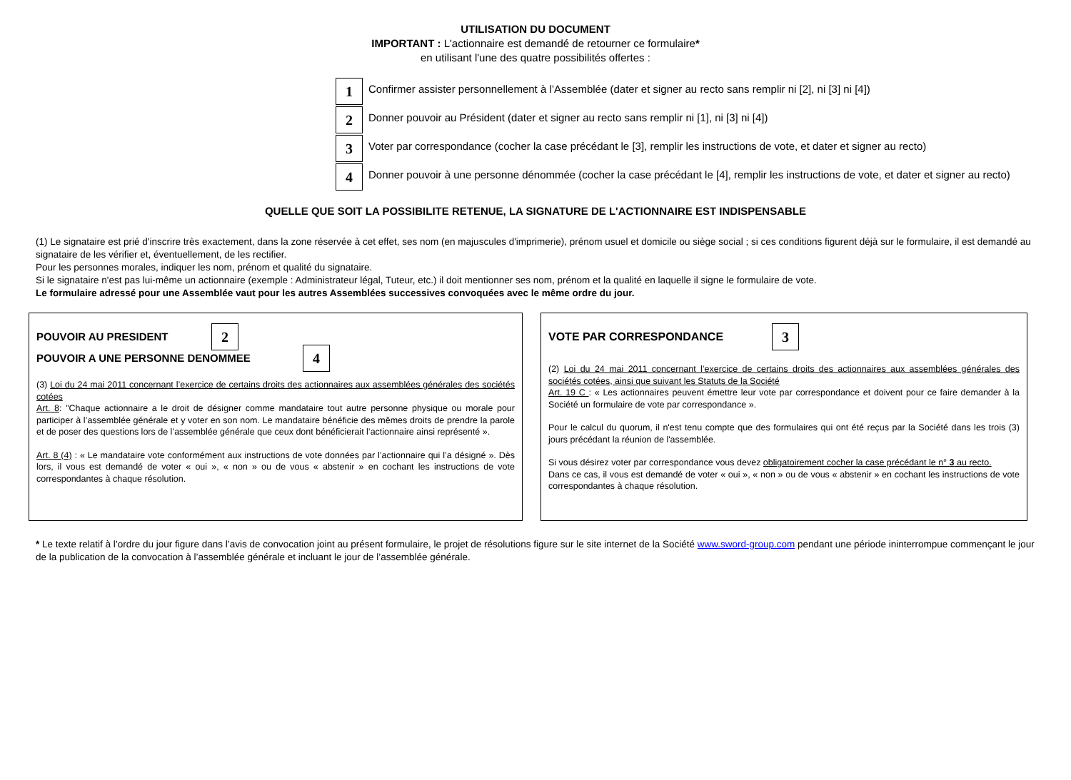UTILISATION DU DOCUMENT
IMPORTANT : L'actionnaire est demandé de retourner ce formulaire*
en utilisant l'une des quatre possibilités offertes :
1
Confirmer assister personnellement à l’Assemblée (dater et signer au recto sans remplir ni [2], ni [3] ni [4])
2
Donner pouvoir au Président (dater et signer au recto sans remplir ni [1], ni [3] ni [4])
3
Voter par correspondance (cocher la case précédant le [3], remplir les instructions de vote, et dater et signer au recto)
4
Donner pouvoir à une personne dénommée (cocher la case précédant le [4], remplir les instructions de vote, et dater et signer au recto)
QUELLE QUE SOIT LA POSSIBILITE RETENUE, LA SIGNATURE DE L'ACTIONNAIRE EST INDISPENSABLE
(1) Le signataire est prié d'inscrire très exactement, dans la zone réservée à cet effet, ses nom (en majuscules d'imprimerie), prénom usuel et domicile ou siège social ; si ces conditions figurent déjà sur le formulaire, il est demandé au signataire de les vérifier et, éventuellement, de les rectifier.
Pour les personnes morales, indiquer les nom, prénom et qualité du signataire.
Si le signataire n'est pas lui-même un actionnaire (exemple : Administrateur légal, Tuteur, etc.) il doit mentionner ses nom, prénom et la qualité en laquelle il signe le formulaire de vote.
Le formulaire adressé pour une Assemblée vaut pour les autres Assemblées successives convoquées avec le même ordre du jour.
POUVOIR AU PRESIDENT
2
POUVOIR A UNE PERSONNE DENOMMEE
4
(3) Loi du 24 mai 2011 concernant l’exercice de certains droits des actionnaires aux assemblées générales des sociétés cotées
Art. 8: "Chaque actionnaire a le droit de désigner comme mandataire tout autre personne physique ou morale pour participer à l’assemblée générale et y voter en son nom. Le mandataire bénéficie des mêmes droits de prendre la parole et de poser des questions lors de l’assemblée générale que ceux dont bénéficierait l’actionnaire ainsi représenté ».
Art. 8 (4) : « Le mandataire vote conformément aux instructions de vote données par l’actionnaire qui l’a désigné ». Dès lors, il vous est demandé de voter « oui », « non » ou de vous « abstenir » en cochant les instructions de vote correspondantes à chaque résolution.
VOTE PAR CORRESPONDANCE
3
(2) Loi du 24 mai 2011 concernant l’exercice de certains droits des actionnaires aux assemblées générales des sociétés cotées, ainsi que suivant les Statuts de la Société
Art. 19 C : « Les actionnaires peuvent émettre leur vote par correspondance et doivent pour ce faire demander à la Société un formulaire de vote par correspondance ».
Pour le calcul du quorum, il n'est tenu compte que des formulaires qui ont été reçus par la Société dans les trois (3) jours précédant la réunion de l'assemblée.
Si vous désirez voter par correspondance vous devez obligatoirement cocher la case précédant le n° 3 au recto.
Dans ce cas, il vous est demandé de voter « oui », « non » ou de vous « abstenir » en cochant les instructions de vote correspondantes à chaque résolution.
* Le texte relatif à l’ordre du jour figure dans l’avis de convocation joint au présent formulaire, le projet de résolutions figure sur le site internet de la Société www.sword-group.com pendant une période ininterrompue commençant le jour de la publication de la convocation à l’assemblée générale et incluant le jour de l’assemblée générale.